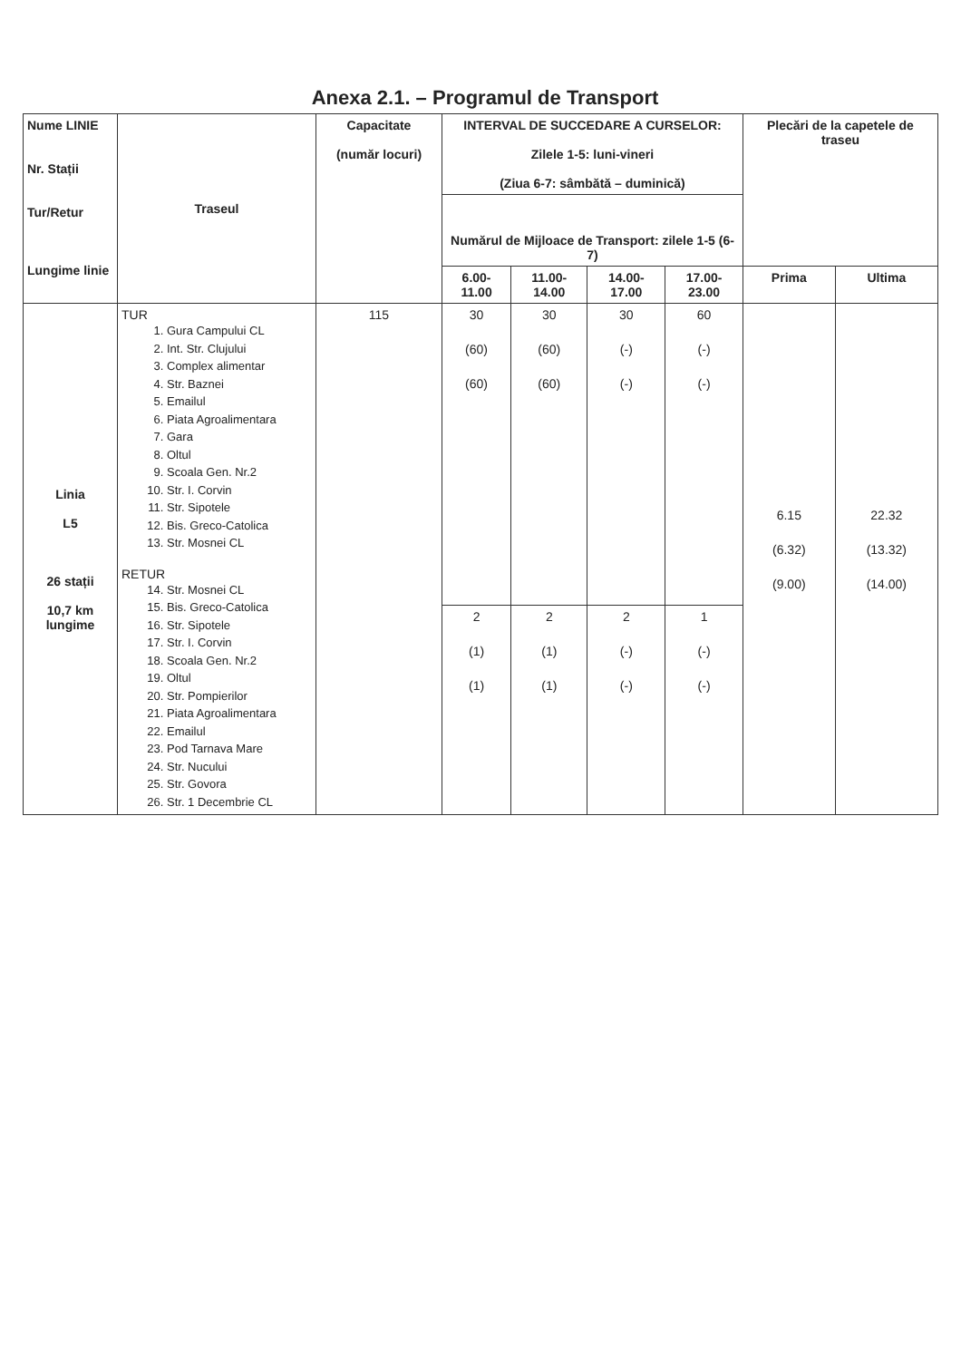Anexa 2.1. – Programul de Transport
| Nume LINIE Nr. Stații Tur/Retur Lungime linie | Traseul | Capacitate (număr locuri) | INTERVAL DE SUCCEDARE A CURSELOR: Zilele 1-5: luni-vineri (Ziua 6-7: sâmbătă – duminică) | | | | Plecări de la capetele de traseu | |
| --- | --- | --- | --- | --- | --- | --- | --- | --- |
| | | | Numărul de Mijloace de Transport: zilele 1-5 (6-7) | | | | | |
| | | | 6.00- 11.00 | 11.00- 14.00 | 14.00- 17.00 | 17.00- 23.00 | Prima | Ultima |
| Linia L5 26 stații 10,7 km lungime | TUR 1. Gura Campului CL 2. Int. Str. Clujului 3. Complex alimentar 4. Str. Baznei 5. Emailul 6. Piata Agroalimentara 7. Gara 8. Oltul 9. Scoala Gen. Nr.2 10. Str. I. Corvin 11. Str. Sipotele 12. Bis. Greco-Catolica 13. Str. Mosnei CL RETUR 14. Str. Mosnei CL 15. Bis. Greco-Catolica 16. Str. Sipotele 17. Str. I. Corvin 18. Scoala Gen. Nr.2 19. Oltul 20. Str. Pompierilor 21. Piata Agroalimentara 22. Emailul 23. Pod Tarnava Mare 24. Str. Nucului 25. Str. Govora 26. Str. 1 Decembrie CL | 115 | 30 (60) (60) | 30 (60) (60) | 30 (-) (-) | 60 (-) (-) | 6.15 (6.32) (9.00) | 22.32 (13.32) (14.00) |
| | | | 2 (1) (1) | 2 (1) (1) | 2 (-) (-) | 1 (-) (-) | | |